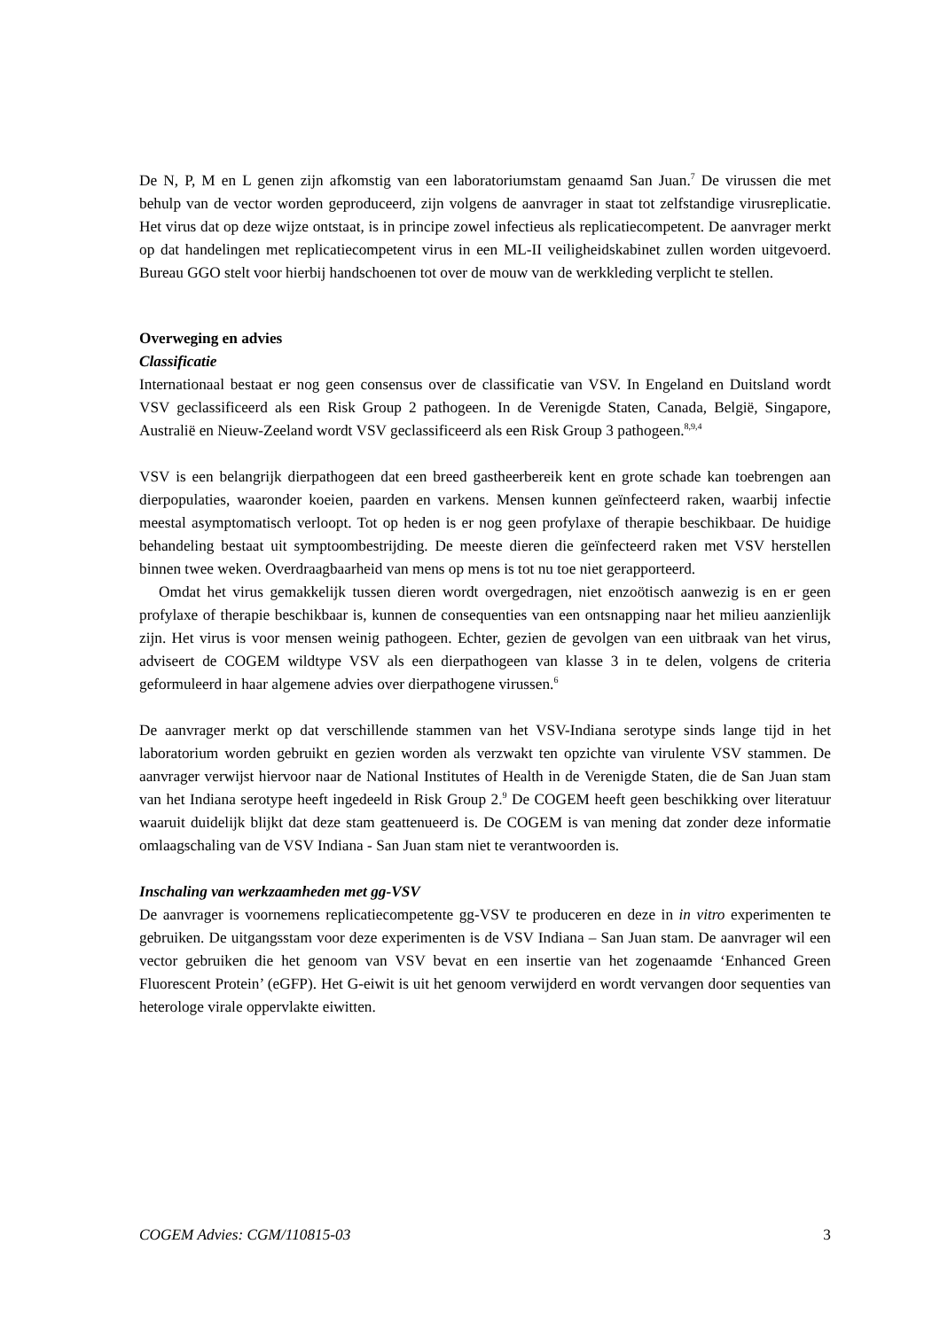De N, P, M en L genen zijn afkomstig van een laboratoriumstam genaamd San Juan.<sup>7</sup> De virussen die met behulp van de vector worden geproduceerd, zijn volgens de aanvrager in staat tot zelfstandige virusreplicatie. Het virus dat op deze wijze ontstaat, is in principe zowel infectieus als replicatiecompetent. De aanvrager merkt op dat handelingen met replicatiecompetent virus in een ML-II veiligheidskabinet zullen worden uitgevoerd. Bureau GGO stelt voor hierbij handschoenen tot over de mouw van de werkkleding verplicht te stellen.
Overweging en advies
Classificatie
Internationaal bestaat er nog geen consensus over de classificatie van VSV. In Engeland en Duitsland wordt VSV geclassificeerd als een Risk Group 2 pathogeen. In de Verenigde Staten, Canada, België, Singapore, Australië en Nieuw-Zeeland wordt VSV geclassificeerd als een Risk Group 3 pathogeen.<sup>8,9,4</sup>
VSV is een belangrijk dierpathogeen dat een breed gastheerbereik kent en grote schade kan toebrengen aan dierpopulaties, waaronder koeien, paarden en varkens. Mensen kunnen geïnfecteerd raken, waarbij infectie meestal asymptomatisch verloopt. Tot op heden is er nog geen profylaxe of therapie beschikbaar. De huidige behandeling bestaat uit symptoombestrijding. De meeste dieren die geïnfecteerd raken met VSV herstellen binnen twee weken. Overdraagbaarheid van mens op mens is tot nu toe niet gerapporteerd.
Omdat het virus gemakkelijk tussen dieren wordt overgedragen, niet enzoötisch aanwezig is en er geen profylaxe of therapie beschikbaar is, kunnen de consequenties van een ontsnapping naar het milieu aanzienlijk zijn. Het virus is voor mensen weinig pathogeen. Echter, gezien de gevolgen van een uitbraak van het virus, adviseert de COGEM wildtype VSV als een dierpathogeen van klasse 3 in te delen, volgens de criteria geformuleerd in haar algemene advies over dierpathogene virussen.<sup>6</sup>
De aanvrager merkt op dat verschillende stammen van het VSV-Indiana serotype sinds lange tijd in het laboratorium worden gebruikt en gezien worden als verzwakt ten opzichte van virulente VSV stammen. De aanvrager verwijst hiervoor naar de National Institutes of Health in de Verenigde Staten, die de San Juan stam van het Indiana serotype heeft ingedeeld in Risk Group 2.<sup>9</sup> De COGEM heeft geen beschikking over literatuur waaruit duidelijk blijkt dat deze stam geattenueerd is. De COGEM is van mening dat zonder deze informatie omlaagschaling van de VSV Indiana - San Juan stam niet te verantwoorden is.
Inschaling van werkzaamheden met gg-VSV
De aanvrager is voornemens replicatiecompetente gg-VSV te produceren en deze in in vitro experimenten te gebruiken. De uitgangsstam voor deze experimenten is de VSV Indiana – San Juan stam. De aanvrager wil een vector gebruiken die het genoom van VSV bevat en een insertie van het zogenaamde ‘Enhanced Green Fluorescent Protein’ (eGFP). Het G-eiwit is uit het genoom verwijderd en wordt vervangen door sequenties van heterologe virale oppervlakte eiwitten.
COGEM Advies: CGM/110815-03 3